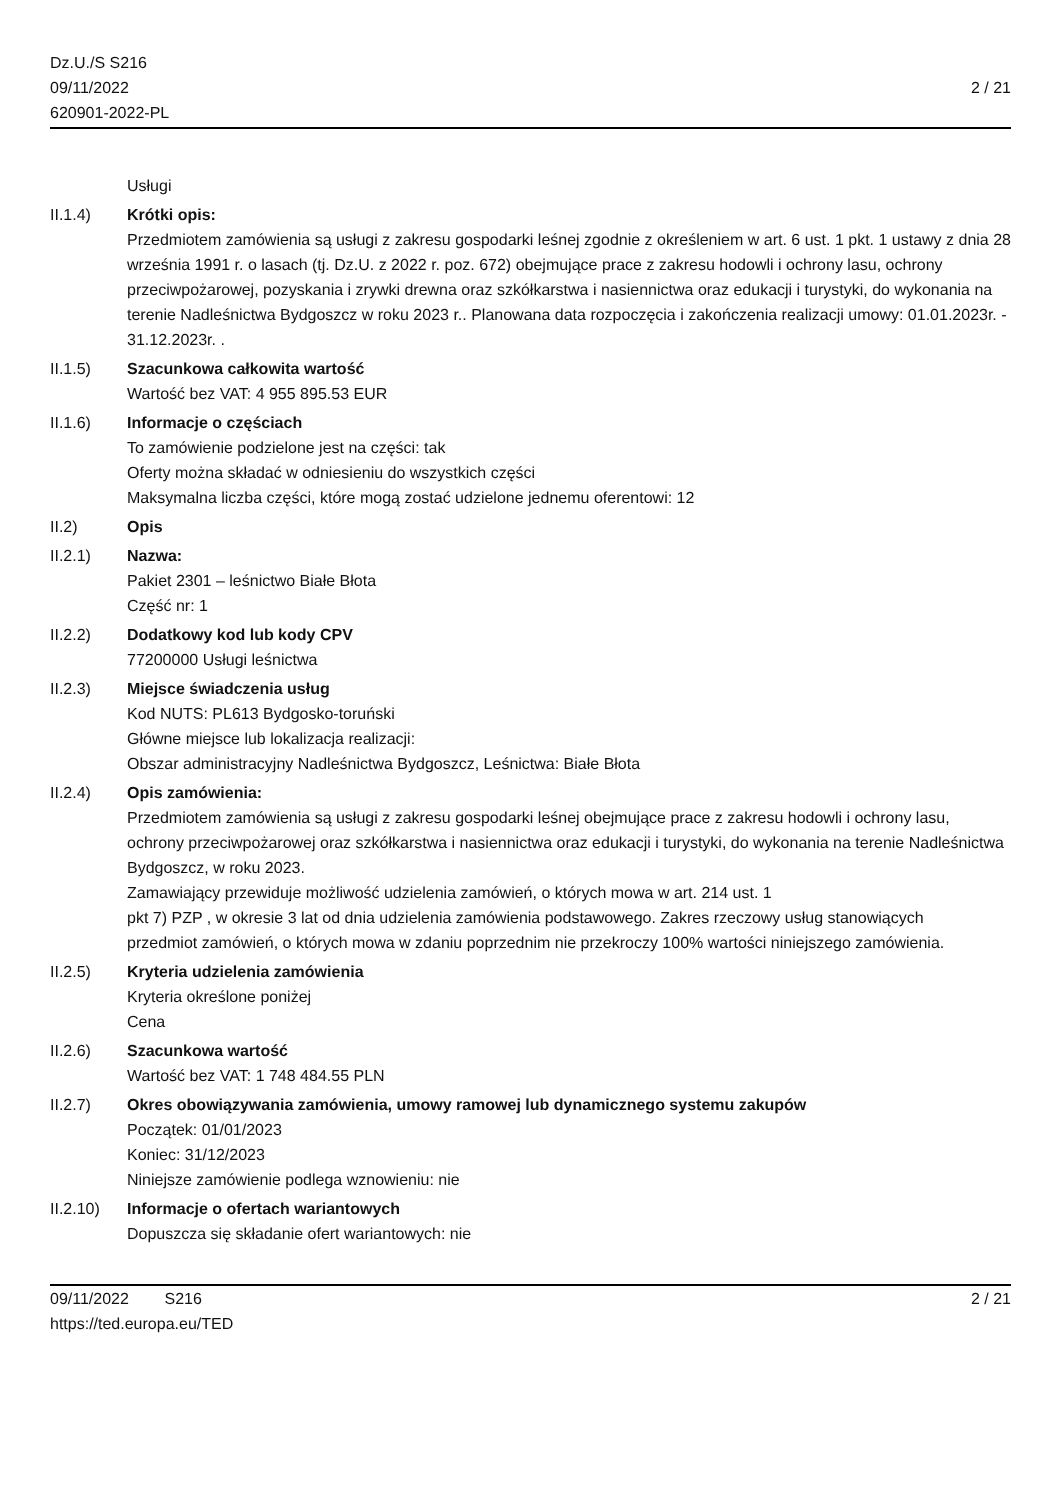Dz.U./S S216
09/11/2022
620901-2022-PL
2 / 21
Usługi
II.1.4) Krótki opis:
Przedmiotem zamówienia są usługi z zakresu gospodarki leśnej zgodnie z określeniem w art. 6 ust. 1 pkt. 1 ustawy z dnia 28 września 1991 r. o lasach (tj. Dz.U. z 2022 r. poz. 672) obejmujące prace z zakresu hodowli i ochrony lasu, ochrony przeciwpożarowej, pozyskania i zrywki drewna oraz szkółkarstwa i nasiennictwa oraz edukacji i turystyki, do wykonania na terenie Nadleśnictwa Bydgoszcz w roku 2023 r.. Planowana data rozpoczęcia i zakończenia realizacji umowy: 01.01.2023r. - 31.12.2023r. .
II.1.5) Szacunkowa całkowita wartość
Wartość bez VAT: 4 955 895.53 EUR
II.1.6) Informacje o częściach
To zamówienie podzielone jest na części: tak
Oferty można składać w odniesieniu do wszystkich części
Maksymalna liczba części, które mogą zostać udzielone jednemu oferentowi: 12
II.2) Opis
II.2.1) Nazwa:
Pakiet 2301 – leśnictwo Białe Błota
Część nr: 1
II.2.2) Dodatkowy kod lub kody CPV
77200000 Usługi leśnictwa
II.2.3) Miejsce świadczenia usług
Kod NUTS: PL613 Bydgosko-toruński
Główne miejsce lub lokalizacja realizacji:
Obszar administracyjny Nadleśnictwa Bydgoszcz, Leśnictwa: Białe Błota
II.2.4) Opis zamówienia:
Przedmiotem zamówienia są usługi z zakresu gospodarki leśnej obejmujące prace z zakresu hodowli i ochrony lasu,
ochrony przeciwpożarowej oraz szkółkarstwa i nasiennictwa oraz edukacji i turystyki, do wykonania na terenie Nadleśnictwa Bydgoszcz, w roku 2023.
Zamawiający przewiduje możliwość udzielenia zamówień, o których mowa w art. 214 ust. 1
pkt 7) PZP , w okresie 3 lat od dnia udzielenia zamówienia podstawowego. Zakres rzeczowy usług stanowiących
przedmiot zamówień, o których mowa w zdaniu poprzednim nie przekroczy 100% wartości niniejszego zamówienia.
II.2.5) Kryteria udzielenia zamówienia
Kryteria określone poniżej
Cena
II.2.6) Szacunkowa wartość
Wartość bez VAT: 1 748 484.55 PLN
II.2.7) Okres obowiązywania zamówienia, umowy ramowej lub dynamicznego systemu zakupów
Początek: 01/01/2023
Koniec: 31/12/2023
Niniejsze zamówienie podlega wznowieniu: nie
II.2.10) Informacje o ofertach wariantowych
Dopuszcza się składanie ofert wariantowych: nie
09/11/2022 S216
https://ted.europa.eu/TED
2 / 21